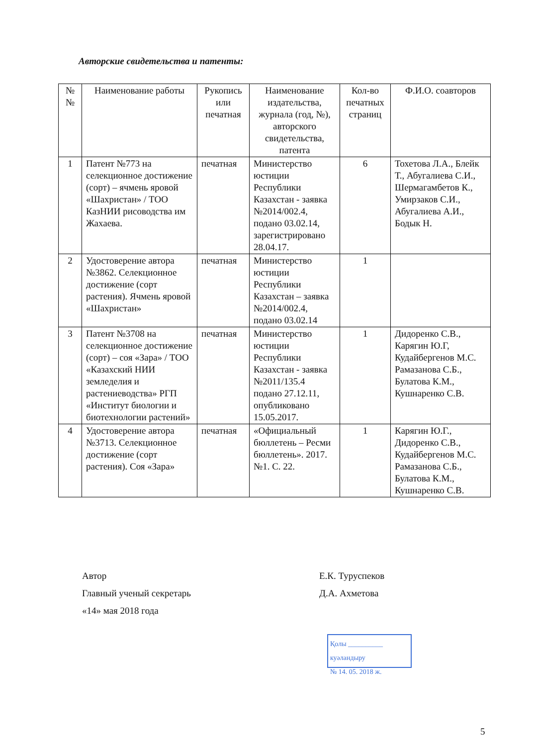Авторские свидетельства и патенты:
| № № | Наименование работы | Рукопись или печатная | Наименование издательства, журнала (год, №), авторского свидетельства, патента | Кол-во печатных страниц | Ф.И.О. соавторов |
| --- | --- | --- | --- | --- | --- |
| 1 | Патент №773 на селекционное достижение (сорт) – ячмень яровой «Шахристан» / ТОО КазНИИ рисоводства им Жахаева. | печатная | Министерство юстиции Республики Казахстан - заявка №2014/002.4, подано 03.02.14, зарегистрировано 28.04.17. | 6 | Тохетова Л.А., Блейк Т., Абугалиева С.И., Шермагамбетов К., Умирзаков С.И., Абугалиева А.И., Бодык Н. |
| 2 | Удостоверение автора №3862. Селекционное достижение (сорт растения). Ячмень яровой «Шахристан» | печатная | Министерство юстиции Республики Казахстан – заявка №2014/002.4, подано 03.02.14 | 1 | |
| 3 | Патент №3708 на селекционное достижение (сорт) – соя «Зара» / ТОО «Казахский НИИ земледелия и растениеводства» РГП «Институт биологии и биотехнологии растений» | печатная | Министерство юстиции Республики Казахстан - заявка №2011/135.4 подано 27.12.11, опубликовано 15.05.2017. | 1 | Дидоренко С.В., Карягин Ю.Г, Кудайбергенов М.С. Рамазанова С.Б., Булатова К.М., Кушнаренко С.В. |
| 4 | Удостоверение автора №3713. Селекционное достижение (сорт растения). Соя «Зара» | печатная | «Официальный бюллетень – Ресми бюллетень». 2017. №1. С. 22. | 1 | Карягин Ю.Г., Дидоренко С.В., Кудайбергенов М.С. Рамазанова С.Б., Булатова К.М., Кушнаренко С.В. |
Автор
Главный ученый секретарь
«14» мая 2018 года
Е.К. Туруспеков
Д.А. Ахметова
Қолы __________ куәландыру
№ 14. 05. 2018 ж.
5